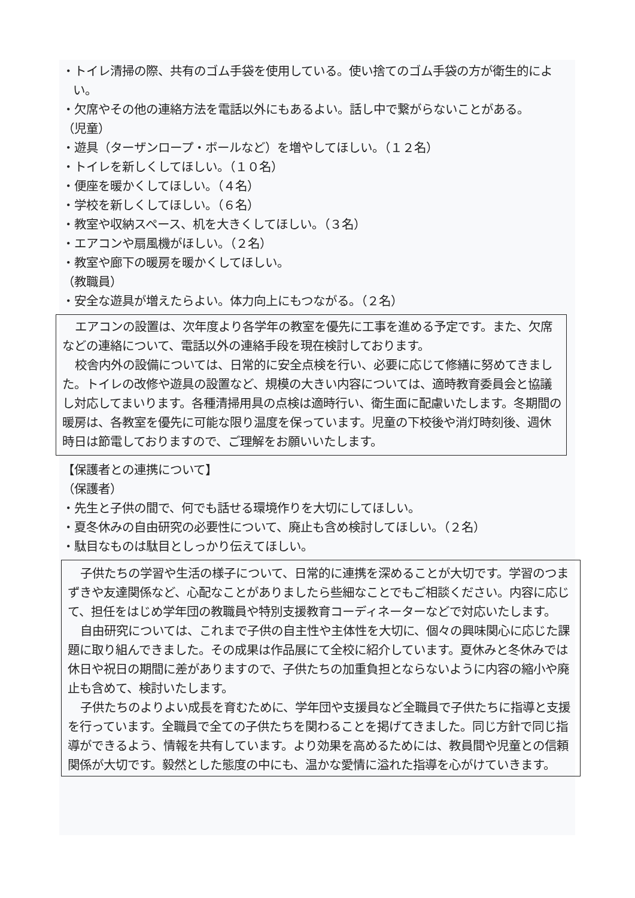・トイレ清掃の際、共有のゴム手袋を使用している。使い捨てのゴム手袋の方が衛生的によい。
・欠席やその他の連絡方法を電話以外にもあるよい。話し中で繋がらないことがある。
（児童）
・遊具（ターザンロープ・ボールなど）を増やしてほしい。（１２名）
・トイレを新しくしてほしい。（１０名）
・便座を暖かくしてほしい。（４名）
・学校を新しくしてほしい。（６名）
・教室や収納スペース、机を大きくしてほしい。（３名）
・エアコンや扇風機がほしい。（２名）
・教室や廊下の暖房を暖かくしてほしい。
（教職員）
・安全な遊具が増えたらよい。体力向上にもつながる。（２名）
エアコンの設置は、次年度より各学年の教室を優先に工事を進める予定です。また、欠席などの連絡について、電話以外の連絡手段を現在検討しております。
校舎内外の設備については、日常的に安全点検を行い、必要に応じて修繕に努めてきました。トイレの改修や遊具の設置など、規模の大きい内容については、適時教育委員会と協議し対応してまいります。各種清掃用具の点検は適時行い、衛生面に配慮いたします。冬期間の暖房は、各教室を優先に可能な限り温度を保っています。児童の下校後や消灯時刻後、週休時日は節電しておりますので、ご理解をお願いいたします。
【保護者との連携について】
（保護者）
・先生と子供の間で、何でも話せる環境作りを大切にしてほしい。
・夏冬休みの自由研究の必要性について、廃止も含め検討してほしい。（２名）
・駄目なものは駄目としっかり伝えてほしい。
子供たちの学習や生活の様子について、日常的に連携を深めることが大切です。学習のつまずきや友達関係など、心配なことがありましたら些細なことでもご相談ください。内容に応じて、担任をはじめ学年団の教職員や特別支援教育コーディネーターなどで対応いたします。
自由研究については、これまで子供の自主性や主体性を大切に、個々の興味関心に応じた課題に取り組んできました。その成果は作品展にて全校に紹介しています。夏休みと冬休みでは休日や祝日の期間に差がありますので、子供たちの加重負担とならないように内容の縮小や廃止も含めて、検討いたします。
子供たちのよりよい成長を育むために、学年団や支援員など全職員で子供たちに指導と支援を行っています。全職員で全ての子供たちを関わることを掲げてきました。同じ方針で同じ指導ができるよう、情報を共有しています。より効果を高めるためには、教員間や児童との信頼関係が大切です。毅然とした態度の中にも、温かな愛情に溢れた指導を心がけていきます。